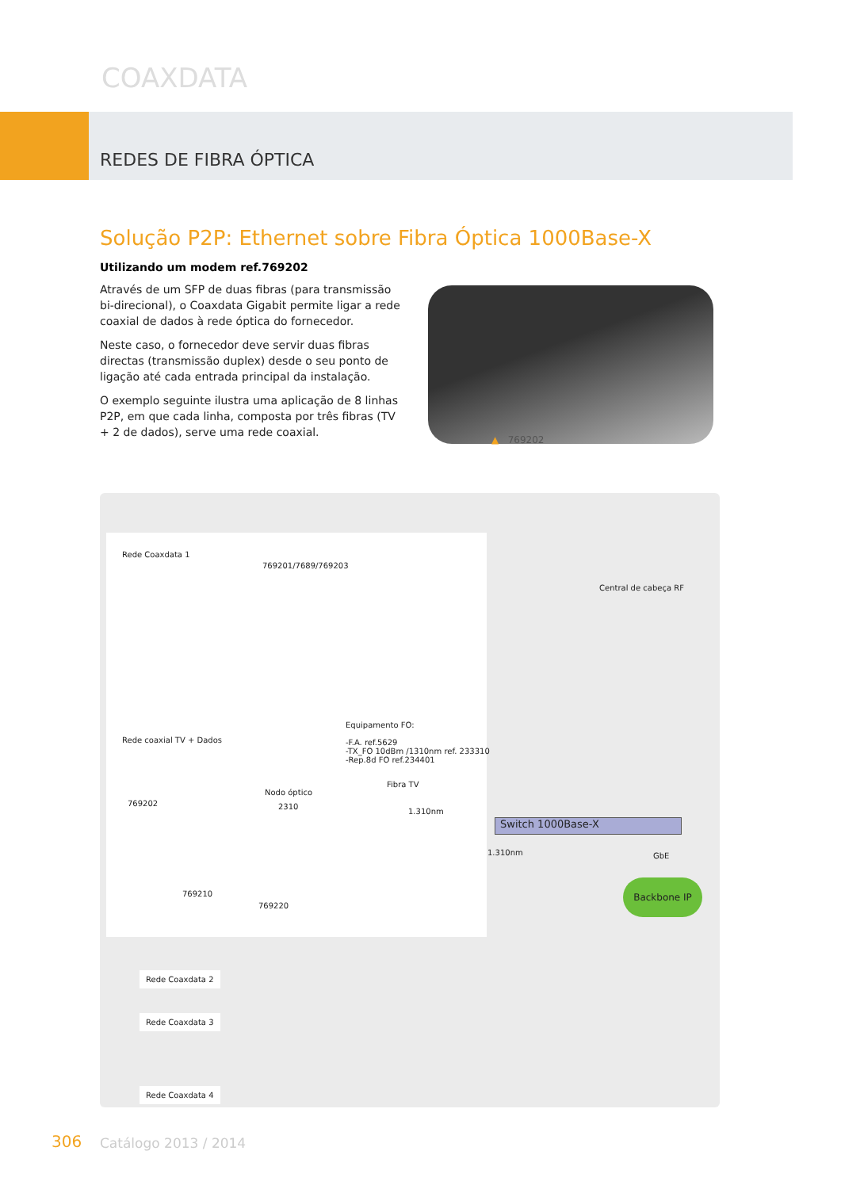COAXDATA
REDES DE FIBRA ÓPTICA
Solução P2P: Ethernet sobre Fibra Óptica 1000Base-X
Utilizando um modem ref.769202
Através de um SFP de duas fibras (para transmissão bi-direcional), o Coaxdata Gigabit permite ligar a rede coaxial de dados à rede óptica do fornecedor.
Neste caso, o fornecedor deve servir duas fibras directas (transmissão duplex) desde o seu ponto de ligação até cada entrada principal da instalação.
O exemplo seguinte ilustra uma aplicação de 8 linhas P2P, em que cada linha, composta por três fibras (TV + 2 de dados), serve uma rede coaxial.
▲ 769202
Rede Coaxdata 1
769201/7689/769203
Central de cabeça RF
Equipamento FO:
-F.A. ref.5629
-TX_FO 10dBm /1310nm ref. 233310
-Rep.8d FO ref.234401
Rede coaxial TV + Dados
Fibra TV
Nodo óptico
2310
769202
1.310nm
Switch 1000Base-X
1.310nm GbE
769210
769220
Backbone IP
Rede Coaxdata 2
Rede Coaxdata 3
Rede Coaxdata 4
306 Catálogo 2013 / 2014